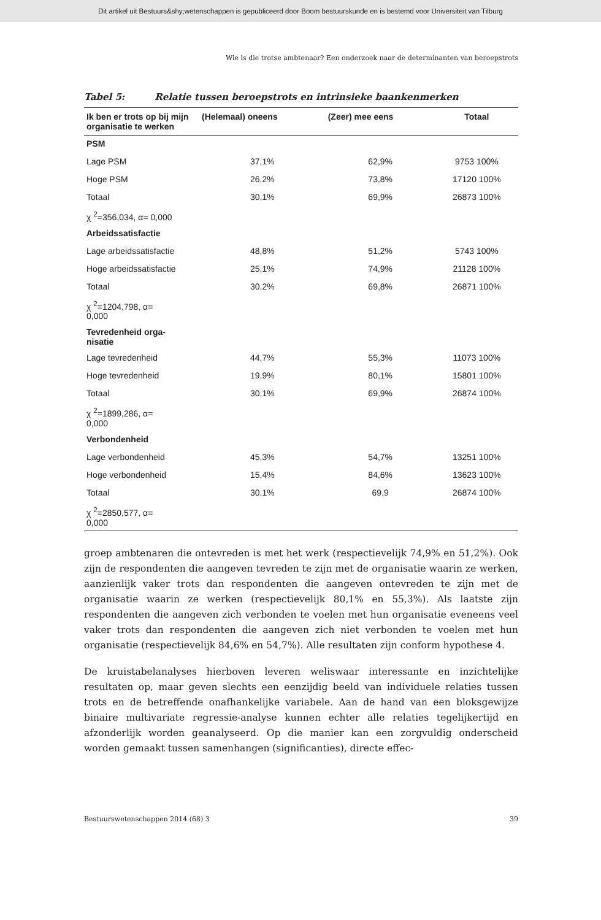Dit artikel uit Bestuurs&shy;wetenschappen is gepubliceerd door Boom bestuurskunde en is bestemd voor Universiteit van Tilburg
Wie is die trotse ambtenaar? Een onderzoek naar de determinanten van beroepstrots
Tabel 5: Relatie tussen beroepstrots en intrinsieke baankenmerken
| Ik ben er trots op bij mijn organisatie te werken | (Helemaal) oneens | (Zeer) mee eens | Totaal |
| --- | --- | --- | --- |
| PSM | | | |
| Lage PSM | 37,1% | 62,9% | 9753 100% |
| Hoge PSM | 26,2% | 73,8% | 17120 100% |
| Totaal | 30,1% | 69,9% | 26873 100% |
| χ <sup>2</sup>=356,034, α= 0,000 | | | |
| Arbeidssatisfactie | | | |
| Lage arbeidssatisfactie | 48,8% | 51,2% | 5743 100% |
| Hoge arbeidssatisfactie | 25,1% | 74,9% | 21128 100% |
| Totaal | 30,2% | 69,8% | 26871 100% |
| χ <sup>2</sup>=1204,798, α= 0,000 | | | |
| Tevredenheid orga- nisatie | | | |
| Lage tevredenheid | 44,7% | 55,3% | 11073 100% |
| Hoge tevredenheid | 19,9% | 80,1% | 15801 100% |
| Totaal | 30,1% | 69,9% | 26874 100% |
| χ <sup>2</sup>=1899,286, α= 0,000 | | | |
| Verbondenheid | | | |
| Lage verbondenheid | 45,3% | 54,7% | 13251 100% |
| Hoge verbondenheid | 15,4% | 84,6% | 13623 100% |
| Totaal | 30,1% | 69,9 | 26874 100% |
| χ <sup>2</sup>=2850,577, α= 0,000 | | | |
groep ambtenaren die ontevreden is met het werk (respectievelijk 74,9% en 51,2%). Ook zijn de respondenten die aangeven tevreden te zijn met de organisatie waarin ze werken, aanzienlijk vaker trots dan respondenten die aangeven ontevreden te zijn met de organisatie waarin ze werken (respectievelijk 80,1% en 55,3%). Als laatste zijn respondenten die aangeven zich verbonden te voelen met hun organisatie eveneens veel vaker trots dan respondenten die aangeven zich niet verbonden te voelen met hun organisatie (respectievelijk 84,6% en 54,7%). Alle resultaten zijn conform hypothese 4.
De kruistabelanalyses hierboven leveren weliswaar interessante en inzichtelijke resultaten op, maar geven slechts een eenzijdig beeld van individuele relaties tussen trots en de betreffende onafhankelijke variabele. Aan de hand van een bloksgewijze binaire multivariate regressie-analyse kunnen echter alle relaties tegelijkertijd en afzonderlijk worden geanalyseerd. Op die manier kan een zorgvuldig onderscheid worden gemaakt tussen samenhangen (significanties), directe effec-
Bestuurswetenschappen 2014 (68) 3 39